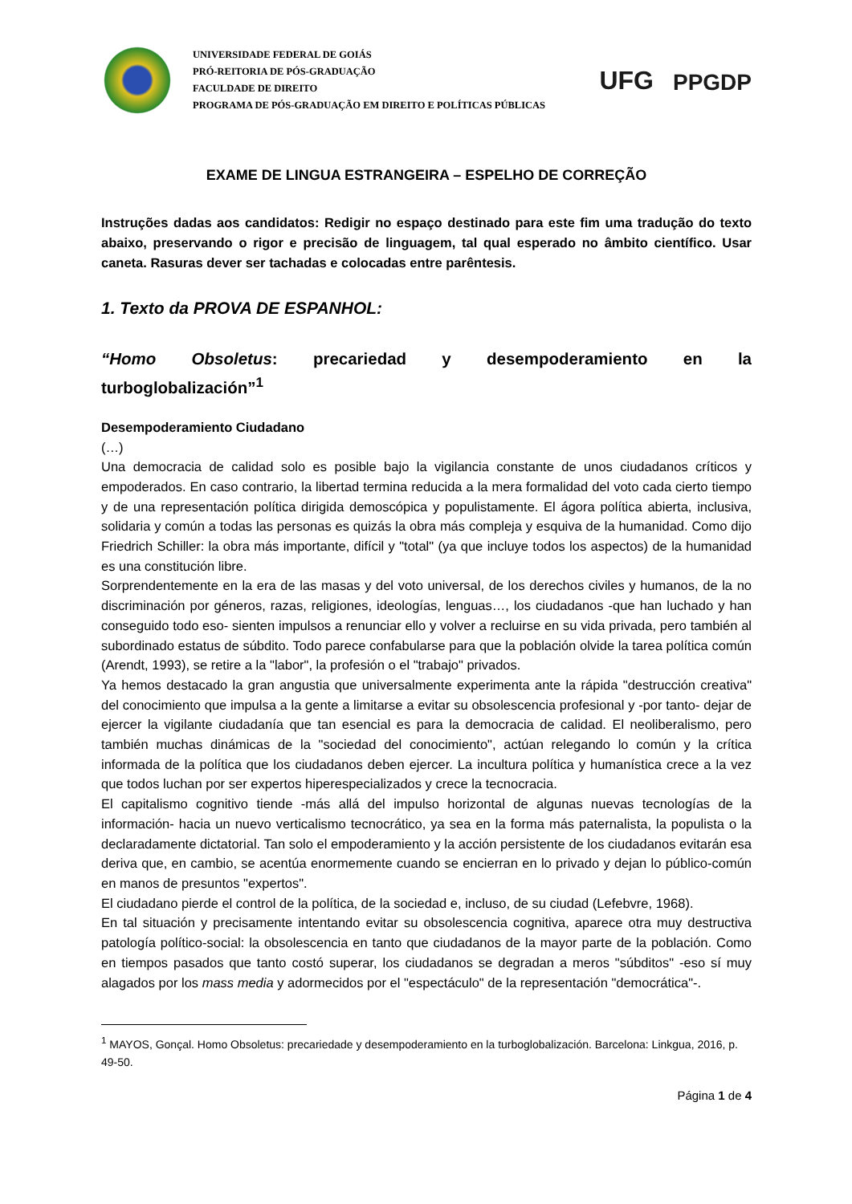UNIVERSIDADE FEDERAL DE GOIÁS
PRÓ-REITORIA DE PÓS-GRADUAÇÃO
FACULDADE DE DIREITO
PROGRAMA DE PÓS-GRADUAÇÃO EM DIREITO E POLÍTICAS PÚBLICAS
UFG
PPGDP
EXAME DE LINGUA ESTRANGEIRA – ESPELHO DE CORREÇÃO
Instruções dadas aos candidatos: Redigir no espaço destinado para este fim uma tradução do texto abaixo, preservando o rigor e precisão de linguagem, tal qual esperado no âmbito científico. Usar caneta. Rasuras dever ser tachadas e colocadas entre parêntesis.
1. Texto da PROVA DE ESPANHOL:
“Homo Obsoletus: precariedad y desempoderamiento en la
turboglobalización”<sup>1</sup>
Desempoderamiento Ciudadano
(…)
Una democracia de calidad solo es posible bajo la vigilancia constante de unos ciudadanos críticos y empoderados. En caso contrario, la libertad termina reducida a la mera formalidad del voto cada cierto tiempo y de una representación política dirigida demoscópica y populistamente. El ágora política abierta, inclusiva, solidaria y común a todas las personas es quizás la obra más compleja y esquiva de la humanidad. Como dijo Friedrich Schiller: la obra más importante, difícil y "total" (ya que incluye todos los aspectos) de la humanidad es una constitución libre.
Sorprendentemente en la era de las masas y del voto universal, de los derechos civiles y humanos, de la no discriminación por géneros, razas, religiones, ideologías, lenguas…, los ciudadanos -que han luchado y han conseguido todo eso- sienten impulsos a renunciar ello y volver a recluirse en su vida privada, pero también al subordinado estatus de súbdito. Todo parece confabularse para que la población olvide la tarea política común (Arendt, 1993), se retire a la "labor", la profesión o el "trabajo" privados.
Ya hemos destacado la gran angustia que universalmente experimenta ante la rápida "destrucción creativa" del conocimiento que impulsa a la gente a limitarse a evitar su obsolescencia profesional y -por tanto- dejar de ejercer la vigilante ciudadanía que tan esencial es para la democracia de calidad. El neoliberalismo, pero también muchas dinámicas de la "sociedad del conocimiento", actúan relegando lo común y la crítica informada de la política que los ciudadanos deben ejercer. La incultura política y humanística crece a la vez que todos luchan por ser expertos hiperespecializados y crece la tecnocracia.
El capitalismo cognitivo tiende -más allá del impulso horizontal de algunas nuevas tecnologías de la información- hacia un nuevo verticalismo tecnocrático, ya sea en la forma más paternalista, la populista o la declaradamente dictatorial. Tan solo el empoderamiento y la acción persistente de los ciudadanos evitarán esa deriva que, en cambio, se acentúa enormemente cuando se encierran en lo privado y dejan lo público-común en manos de presuntos "expertos".
El ciudadano pierde el control de la política, de la sociedad e, incluso, de su ciudad (Lefebvre, 1968).
En tal situación y precisamente intentando evitar su obsolescencia cognitiva, aparece otra muy destructiva patología político-social: la obsolescencia en tanto que ciudadanos de la mayor parte de la población. Como en tiempos pasados que tanto costó superar, los ciudadanos se degradan a meros "súbditos" -eso sí muy alagados por los mass media y adormecidos por el "espectáculo" de la representación "democrática"-.
<sup>1</sup> MAYOS, Gonçal. Homo Obsoletus: precariedade y desempoderamiento en la turboglobalización. Barcelona: Linkgua, 2016, p. 49-50.
Página 1 de 4